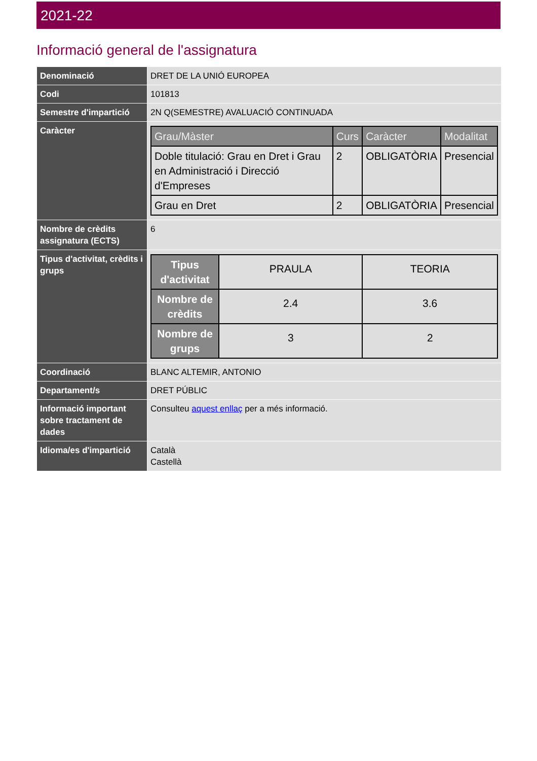2021-22
Informació general de l'assignatura
| Denominació | DRET DE LA UNIÓ EUROPEA |
| Codi | 101813 |
| Semestre d'impartició | 2N Q(SEMESTRE) AVALUACIÓ CONTINUADA |
| Caràcter | / Grau/Màster / Curs / Caràcter / Modalitat / / --- / --- / --- / --- / / Doble titulació: Grau en Dret i Grau en Administració i Direcció d'Empreses / 2 / OBLIGATÒRIA / Presencial / / Grau en Dret / 2 / OBLIGATÒRIA / Presencial / |
| Nombre de crèdits assignatura (ECTS) | 6 |
| Tipus d'activitat, crèdits i grups | / Tipus d'activitat / PRAULA / TEORIA / / Nombre de crèdits / 2.4 / 3.6 / / Nombre de grups / 3 / 2 / |
| Coordinació | BLANC ALTEMIR, ANTONIO |
| Departament/s | DRET PÚBLIC |
| Informació important sobre tractament de dades | Consulteu aquest enllaç per a més informació. |
| Idioma/es d'impartició | Català Castellà |